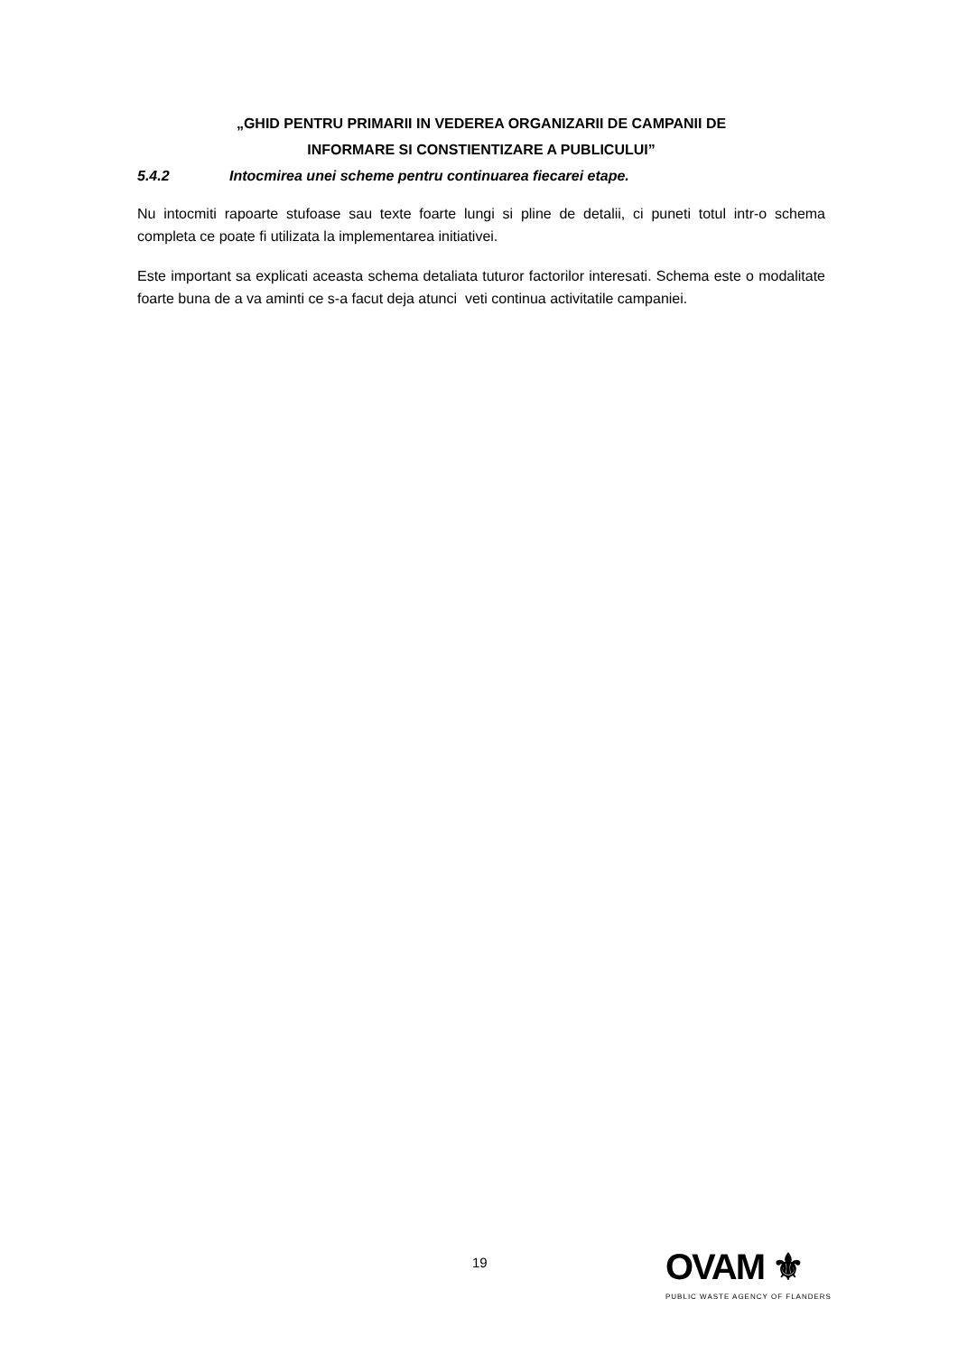„GHID PENTRU PRIMARII IN VEDEREA ORGANIZARII DE CAMPANII DE
INFORMARE SI CONSTIENTIZARE A PUBLICULUI”
5.4.2 Intocmirea unei scheme pentru continuarea fiecarei etape.
Nu intocmiti rapoarte stufoase sau texte foarte lungi si pline de detalii, ci puneti totul intr-o schema completa ce poate fi utilizata la implementarea initiativei.
Este important sa explicati aceasta schema detaliata tuturor factorilor interesati. Schema este o modalitate foarte buna de a va aminti ce s-a facut deja atunci veti continua activitatile campaniei.
19
OVAM ⚜
PUBLIC WASTE AGENCY OF FLANDERS